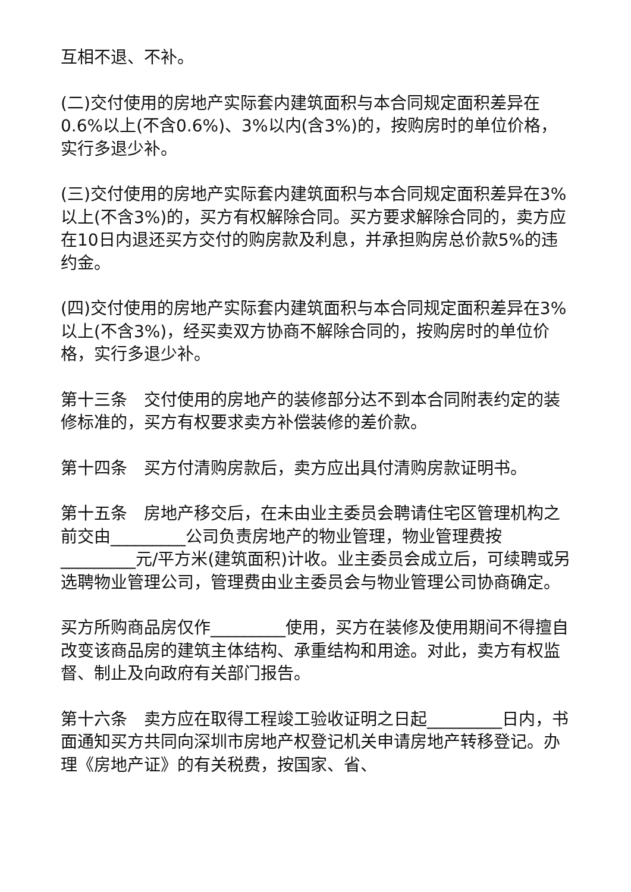互相不退、不补。
(二)交付使用的房地产实际套内建筑面积与本合同规定面积差异在0.6%以上(不含0.6%)、3%以内(含3%)的，按购房时的单位价格，实行多退少补。
(三)交付使用的房地产实际套内建筑面积与本合同规定面积差异在3%以上(不含3%)的，买方有权解除合同。买方要求解除合同的，卖方应在10日内退还买方交付的购房款及利息，并承担购房总价款5%的违约金。
(四)交付使用的房地产实际套内建筑面积与本合同规定面积差异在3%以上(不含3%)，经买卖双方协商不解除合同的，按购房时的单位价格，实行多退少补。
第十三条　交付使用的房地产的装修部分达不到本合同附表约定的装修标准的，买方有权要求卖方补偿装修的差价款。
第十四条　买方付清购房款后，卖方应出具付清购房款证明书。
第十五条　房地产移交后，在未由业主委员会聘请住宅区管理机构之前交由_________公司负责房地产的物业管理，物业管理费按_________元/平方米(建筑面积)计收。业主委员会成立后，可续聘或另选聘物业管理公司，管理费由业主委员会与物业管理公司协商确定。
买方所购商品房仅作_________使用，买方在装修及使用期间不得擅自改变该商品房的建筑主体结构、承重结构和用途。对此，卖方有权监督、制止及向政府有关部门报告。
第十六条　卖方应在取得工程竣工验收证明之日起_________日内，书面通知买方共同向深圳市房地产权登记机关申请房地产转移登记。办理《房地产证》的有关税费，按国家、省、